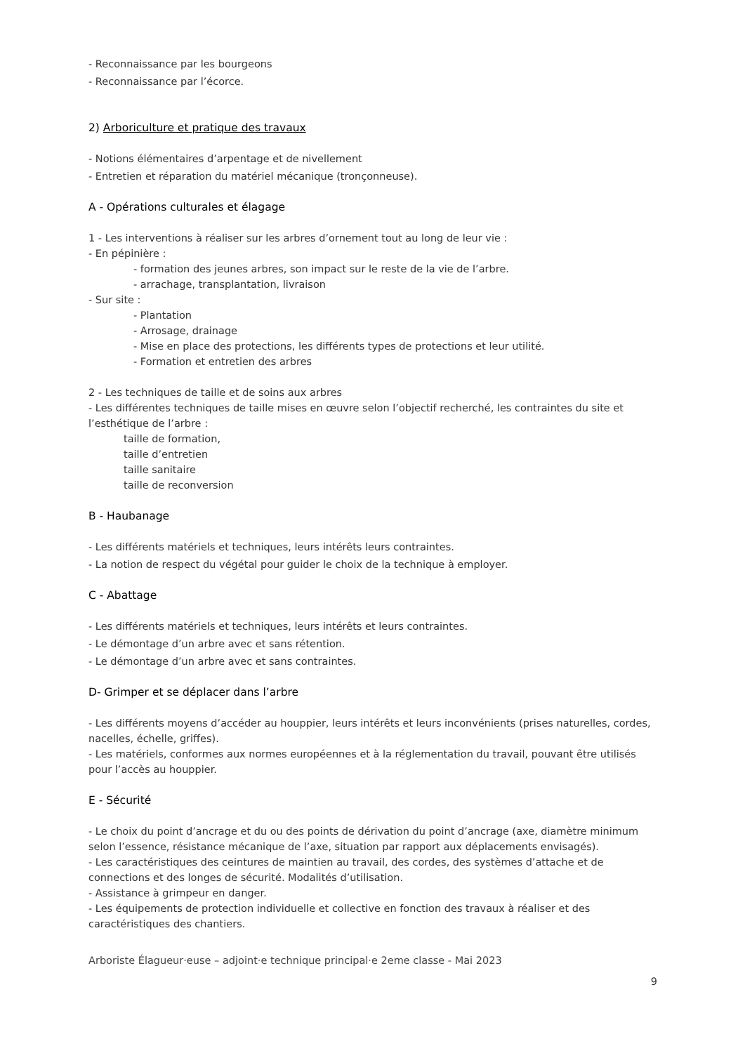- Reconnaissance par les bourgeons
- Reconnaissance par l’écorce.
2) Arboriculture et pratique des travaux
- Notions élémentaires d’arpentage et de nivellement
- Entretien et réparation du matériel mécanique (tronçonneuse).
A - Opérations culturales et élagage
1 - Les interventions à réaliser sur les arbres d’ornement tout au long de leur vie :
- En pépinière :
- formation des jeunes arbres, son impact sur le reste de la vie de l’arbre.
- arrachage, transplantation, livraison
- Sur site :
- Plantation
- Arrosage, drainage
- Mise en place des protections, les différents types de protections et leur utilité.
- Formation et entretien des arbres
2 - Les techniques de taille et de soins aux arbres
- Les différentes techniques de taille mises en œuvre selon l’objectif recherché, les contraintes du site et l’esthétique de l’arbre :
taille de formation,
taille d’entretien
taille sanitaire
taille de reconversion
B - Haubanage
- Les différents matériels et techniques, leurs intérêts leurs contraintes.
- La notion de respect du végétal pour guider le choix de la technique à employer.
C - Abattage
- Les différents matériels et techniques, leurs intérêts et leurs contraintes.
- Le démontage d’un arbre avec et sans rétention.
- Le démontage d’un arbre avec et sans contraintes.
D- Grimper et se déplacer dans l’arbre
- Les différents moyens d’accéder au houppier, leurs intérêts et leurs inconvénients (prises naturelles, cordes, nacelles, échelle, griffes).
- Les matériels, conformes aux normes européennes et à la réglementation du travail, pouvant être utilisés pour l’accès au houppier.
E - Sécurité
- Le choix du point d’ancrage et du ou des points de dérivation du point d’ancrage (axe, diamètre minimum selon l’essence, résistance mécanique de l’axe, situation par rapport aux déplacements envisagés).
- Les caractéristiques des ceintures de maintien au travail, des cordes, des systèmes d’attache et de connections et des longes de sécurité. Modalités d’utilisation.
- Assistance à grimpeur en danger.
- Les équipements de protection individuelle et collective en fonction des travaux à réaliser et des caractéristiques des chantiers.
Arboriste Élagueur·euse – adjoint·e technique principal·e 2eme classe - Mai 2023
9